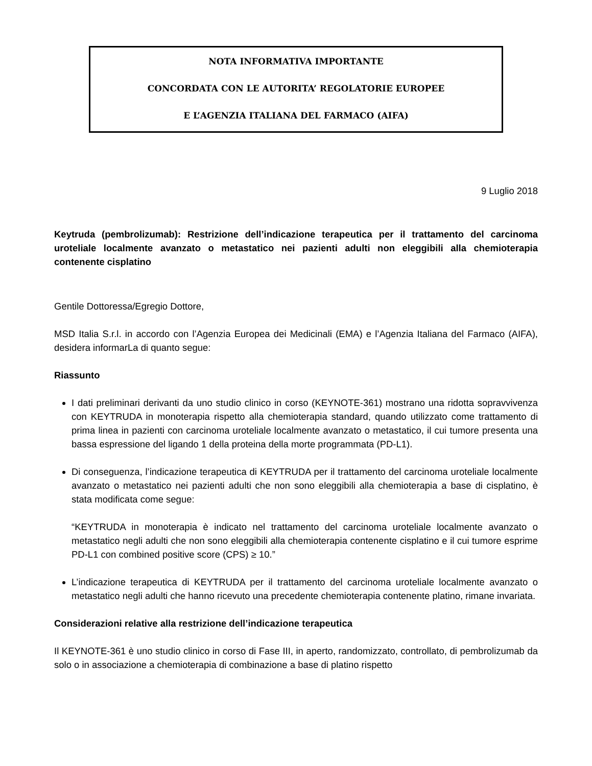NOTA INFORMATIVA IMPORTANTE
CONCORDATA CON LE AUTORITA’ REGOLATORIE EUROPEE
E L’AGENZIA ITALIANA DEL FARMACO (AIFA)
9 Luglio 2018
Keytruda (pembrolizumab): Restrizione dell’indicazione terapeutica per il trattamento del carcinoma uroteliale localmente avanzato o metastatico nei pazienti adulti non eleggibili alla chemioterapia contenente cisplatino
Gentile Dottoressa/Egregio Dottore,
MSD Italia S.r.l. in accordo con l’Agenzia Europea dei Medicinali (EMA) e l’Agenzia Italiana del Farmaco (AIFA), desidera informarLa di quanto segue:
Riassunto
I dati preliminari derivanti da uno studio clinico in corso (KEYNOTE-361) mostrano una ridotta sopravvivenza con KEYTRUDA in monoterapia rispetto alla chemioterapia standard, quando utilizzato come trattamento di prima linea in pazienti con carcinoma uroteliale localmente avanzato o metastatico, il cui tumore presenta una bassa espressione del ligando 1 della proteina della morte programmata (PD-L1).
Di conseguenza, l’indicazione terapeutica di KEYTRUDA per il trattamento del carcinoma uroteliale localmente avanzato o metastatico nei pazienti adulti che non sono eleggibili alla chemioterapia a base di cisplatino, è stata modificata come segue:
“KEYTRUDA in monoterapia è indicato nel trattamento del carcinoma uroteliale localmente avanzato o metastatico negli adulti che non sono eleggibili alla chemioterapia contenente cisplatino e il cui tumore esprime PD-L1 con combined positive score (CPS) ≥ 10.”
L’indicazione terapeutica di KEYTRUDA per il trattamento del carcinoma uroteliale localmente avanzato o metastatico negli adulti che hanno ricevuto una precedente chemioterapia contenente platino, rimane invariata.
Considerazioni relative alla restrizione dell’indicazione terapeutica
Il KEYNOTE-361 è uno studio clinico in corso di Fase III, in aperto, randomizzato, controllato, di pembrolizumab da solo o in associazione a chemioterapia di combinazione a base di platino rispetto